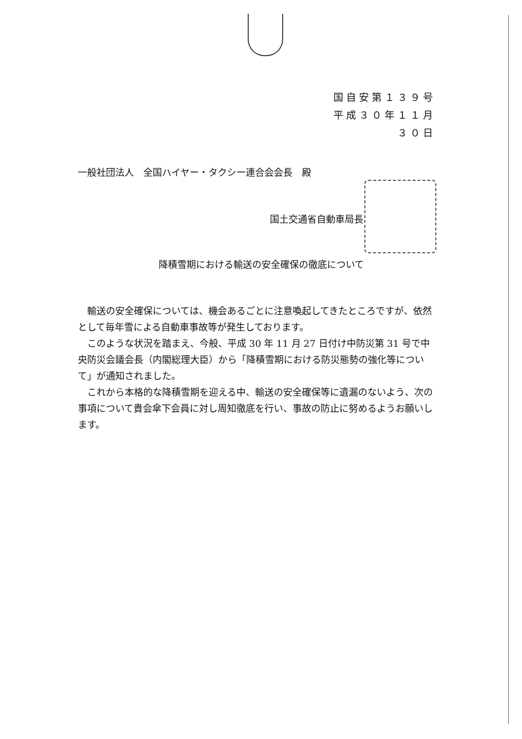国自安第１３９号
平成３０年１１月３０日
一般社団法人　全国ハイヤー・タクシー連合会会長　殿
国土交通省自動車局長
降積雪期における輸送の安全確保の徹底について
輸送の安全確保については、機会あるごとに注意喚起してきたところですが、依然として毎年雪による自動車事故等が発生しております。
このような状況を踏まえ、今般、平成 30 年 11 月 27 日付け中防災第 31 号で中央防災会議会長（内閣総理大臣）から「降積雪期における防災態勢の強化等について」が通知されました。
これから本格的な降積雪期を迎える中、輸送の安全確保等に遺漏のないよう、次の事項について貴会傘下会員に対し周知徹底を行い、事故の防止に努めるようお願いします。